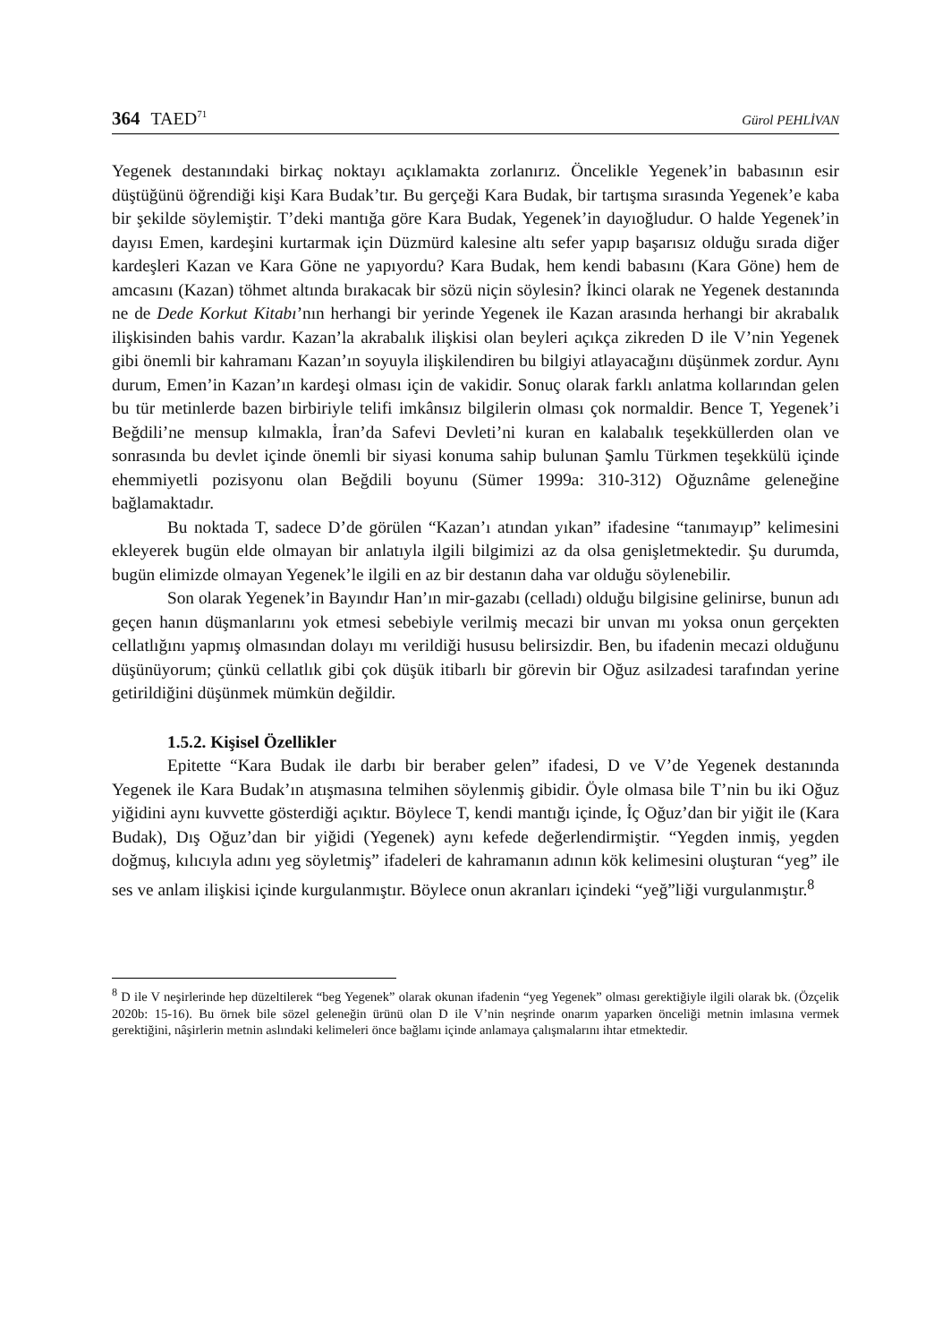364 TAED<sup>71</sup> Gürol PEHLİVAN
Yegenek destanındaki birkaç noktayı açıklamakta zorlanırız. Öncelikle Yegenek’in babasının esir düştüğünü öğrendiği kişi Kara Budak’tır. Bu gerçeği Kara Budak, bir tartışma sırasında Yegenek’e kaba bir şekilde söylemiştir. T’deki mantığa göre Kara Budak, Yegenek’in dayıoğludur. O halde Yegenek’in dayısı Emen, kardeşini kurtarmak için Düzmürd kalesine altı sefer yapıp başarısız olduğu sırada diğer kardeşleri Kazan ve Kara Göne ne yapıyordu? Kara Budak, hem kendi babasını (Kara Göne) hem de amcasını (Kazan) töhmet altında bırakacak bir sözü niçin söylesin? İkinci olarak ne Yegenek destanında ne de Dede Korkut Kitabı’nın herhangi bir yerinde Yegenek ile Kazan arasında herhangi bir akrabalık ilişkisinden bahis vardır. Kazan’la akrabalık ilişkisi olan beyleri açıkça zikreden D ile V’nin Yegenek gibi önemli bir kahramanı Kazan’ın soyuyla ilişkilendiren bu bilgiyi atlayacağını düşünmek zordur. Aynı durum, Emen’in Kazan’ın kardeşi olması için de vakidir. Sonuç olarak farklı anlatma kollarından gelen bu tür metinlerde bazen birbiriyle telifi imkânsız bilgilerin olması çok normaldir. Bence T, Yegenek’i Beğdili’ne mensup kılmakla, İran’da Safevi Devleti’ni kuran en kalabalık teşekküllerden olan ve sonrasında bu devlet içinde önemli bir siyasi konuma sahip bulunan Şamlu Türkmen teşekkülü içinde ehemmiyetli pozisyonu olan Beğdili boyunu (Sümer 1999a: 310-312) Oğuznâme geleneğine bağlamaktadır.
Bu noktada T, sadece D’de görülen “Kazan’ı atından yıkan” ifadesine “tanımayıp” kelimesini ekleyerek bugün elde olmayan bir anlatıyla ilgili bilgimizi az da olsa genişletmektedir. Şu durumda, bugün elimizde olmayan Yegenek’le ilgili en az bir destanın daha var olduğu söylenebilir.
Son olarak Yegenek’in Bayındır Han’ın mir-gazabı (celladı) olduğu bilgisine gelinirse, bunun adı geçen hanın düşmanlarını yok etmesi sebebiyle verilmiş mecazi bir unvan mı yoksa onun gerçekten cellatlığını yapmış olmasından dolayı mı verildiği hususu belirsizdir. Ben, bu ifadenin mecazi olduğunu düşünüyorum; çünkü cellatlık gibi çok düşük itibarlı bir görevin bir Oğuz asilzadesi tarafından yerine getirildiğini düşünmek mümkün değildir.
1.5.2. Kişisel Özellikler
Epitette “Kara Budak ile darbı bir beraber gelen” ifadesi, D ve V’de Yegenek destanında Yegenek ile Kara Budak’ın atışmasına telmihen söylenmiş gibidir. Öyle olmasa bile T’nin bu iki Oğuz yiğidini aynı kuvvette gösterdiği açıktır. Böylece T, kendi mantığı içinde, İç Oğuz’dan bir yiğit ile (Kara Budak), Dış Oğuz’dan bir yiğidi (Yegenek) aynı kefede değerlendirmiştir. “Yegden inmiş, yegden doğmuş, kılıcıyla adını yeg söyletmiş” ifadeleri de kahramanın adının kök kelimesini oluşturan “yeg” ile ses ve anlam ilişkisi içinde kurgulanmıştır. Böylece onun akranları içindeki “yeğ”liği vurgulanmıştır.<sup>8</sup>
<sup>8</sup> D ile V neşirlerinde hep düzeltilerek “beg Yegenek” olarak okunan ifadenin “yeg Yegenek” olması gerektiğiyle ilgili olarak bk. (Özçelik 2020b: 15-16). Bu örnek bile sözel geleneğin ürünü olan D ile V’nin neşrinde onarım yaparken önceliği metnin imlasına vermek gerektiğini, nâşirlerin metnin aslındaki kelimeleri önce bağlamı içinde anlamaya çalışmalarını ihtar etmektedir.